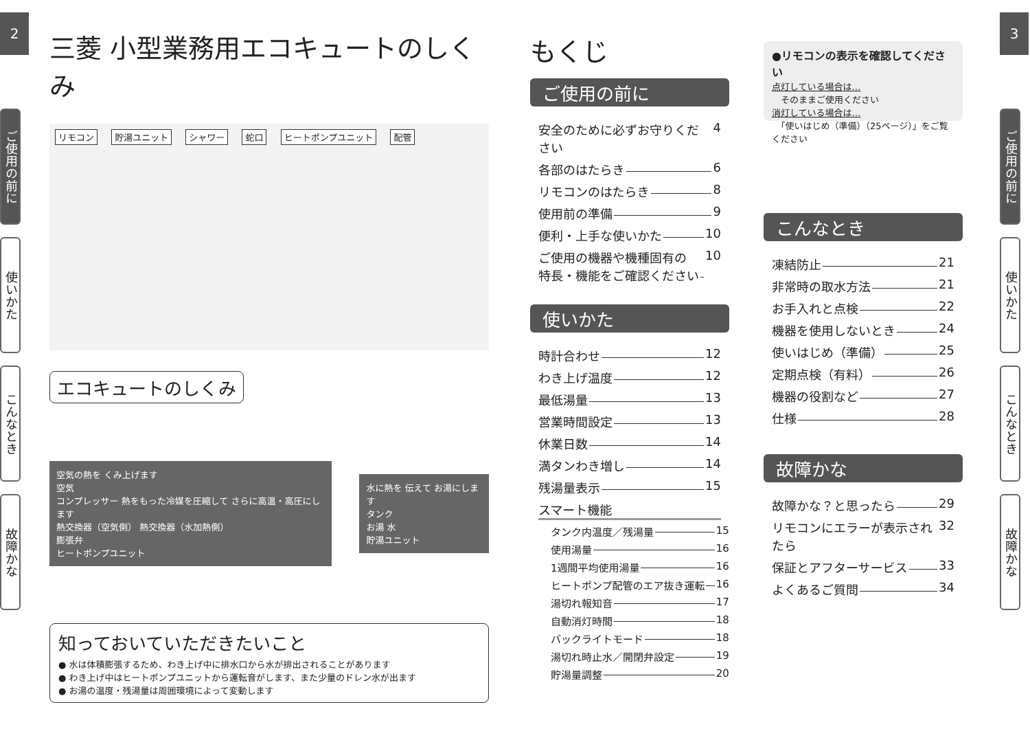2
ご使用の前に
使いかた
こんなとき
故障かな
三菱 小型業務用エコキュートのしくみ
リモコン 貯湯ユニット シャワー 蛇口 ヒートポンプユニット 配管
エコキュートのしくみ
空気の熱を くみ上げます
空気
コンプレッサー 熱をもった冷媒を圧縮して さらに高温・高圧にします
熱交換器（空気側） 熱交換器（水加熱側）
膨張弁
ヒートポンプユニット
水に熱を 伝えて お湯にします
タンク
お湯 水
貯湯ユニット
知っておいていただきたいこと
● 水は体積膨張するため、わき上げ中に排水口から水が排出されることがあります
● わき上げ中はヒートポンプユニットから運転音がします、また少量のドレン水が出ます
● お湯の温度・残湯量は周囲環境によって変動します
もくじ
ご使用の前に
安全のために必ずお守りください 4
各部のはたらき 6
リモコンのはたらき 8
使用前の準備 9
便利・上手な使いかた 10
ご使用の機器や機種固有の
特長・機能をご確認ください 10
使いかた
時計合わせ 12
わき上げ温度 12
最低湯量 13
営業時間設定 13
休業日数 14
満タンわき増し 14
残湯量表示 15
スマート機能
タンク内温度／残湯量 15
使用湯量 16
1週間平均使用湯量 16
ヒートポンプ配管のエア抜き運転 16
湯切れ報知音 17
自動消灯時間 18
バックライトモード 18
湯切れ時止水／開閉弁設定 19
貯湯量調整 20
●リモコンの表示を確認してください
点灯している場合は…
　そのままご使用ください
消灯している場合は…
　「使いはじめ（準備）（25ページ）」をご覧ください
こんなとき
凍結防止 21
非常時の取水方法 21
お手入れと点検 22
機器を使用しないとき 24
使いはじめ（準備） 25
定期点検（有料） 26
機器の役割など 27
仕様 28
故障かな
故障かな？と思ったら 29
リモコンにエラーが表示されたら 32
保証とアフターサービス 33
よくあるご質問 34
3
ご使用の前に
使いかた
こんなとき
故障かな